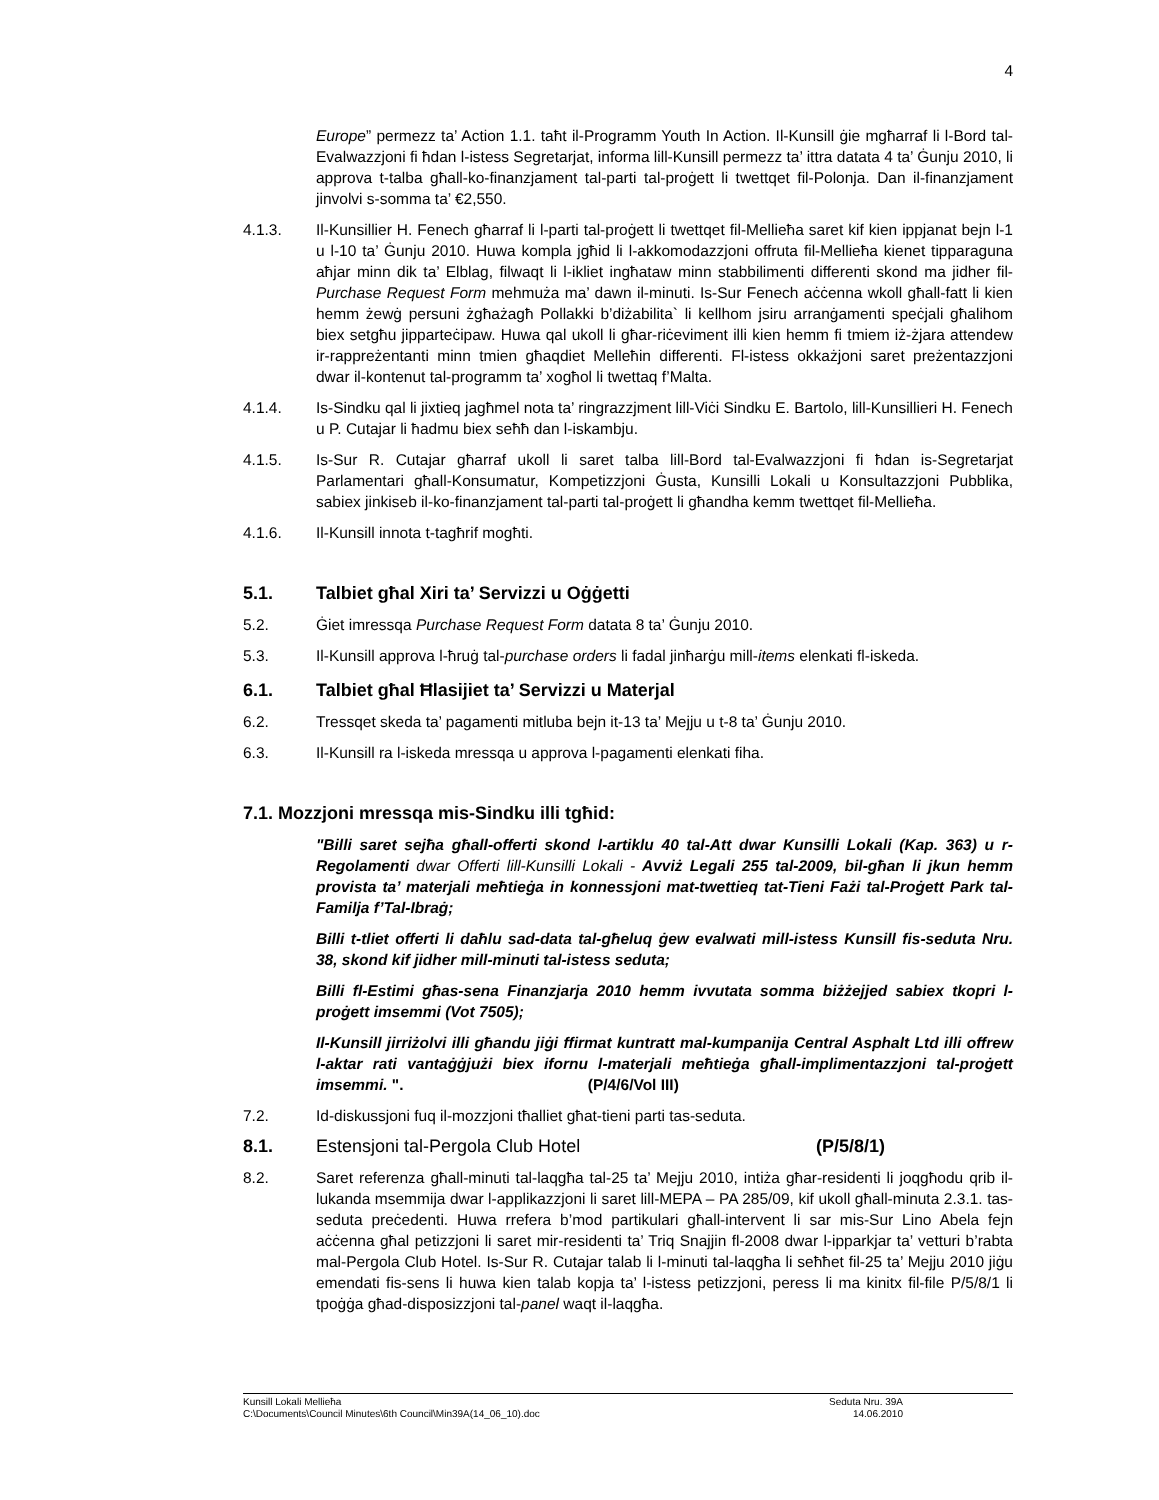4
Europe” permezz ta’ Action 1.1. taħt il-Programm Youth In Action. Il-Kunsill ġie mgħarraf li l-Bord tal-Evalwazzjoni fi ħdan l-istess Segretarjat, informa lill-Kunsill permezz ta’ ittra datata 4 ta’ Ġunju 2010, li approva t-talba għall-ko-finanzjament tal-parti tal-proġett li twettqet fil-Polonja. Dan il-finanzjament jinvolvi s-somma ta’ €2,550.
4.1.3. Il-Kunsillier H. Fenech għarraf li l-parti tal-proġett li twettqet fil-Mellieħa saret kif kien ippjanat bejn l-1 u l-10 ta’ Ġunju 2010. Huwa kompla jgħid li l-akkomodazzjoni offruta fil-Mellieħa kienet tipparaguna aħjar minn dik ta’ Elblag, filwaqt li l-ikliet ingħataw minn stabbilimenti differenti skond ma jidher fil-Purchase Request Form mehmuża ma’ dawn il-minuti. Is-Sur Fenech aċċenna wkoll għall-fatt li kien hemm żewġ persuni żgħażagħ Pollakki b’diżabilita` li kellhom jsiru arranġamenti speċjali għalihom biex setgħu jipparteċipaw. Huwa qal ukoll li għar-riċeviment illi kien hemm fi tmiem iż-żjara attendew ir-rappreżentanti minn tmien għaqdiet Melleħin differenti. Fl-istess okkażjoni saret preżentazzjoni dwar il-kontenut tal-programm ta’ xogħol li twettaq f’Malta.
4.1.4. Is-Sindku qal li jixtieq jagħmel nota ta’ ringrazzjment lill-Viċi Sindku E. Bartolo, lill-Kunsillieri H. Fenech u P. Cutajar li ħadmu biex seħħ dan l-iskambju.
4.1.5. Is-Sur R. Cutajar għarraf ukoll li saret talba lill-Bord tal-Evalwazzjoni fi ħdan is-Segretarjat Parlamentari għall-Konsumatur, Kompetizzjoni Ġusta, Kunsilli Lokali u Konsultazzjoni Pubblika, sabiex jinkiseb il-ko-finanzjament tal-parti tal-proġett li għandha kemm twettqet fil-Mellieħa.
4.1.6. Il-Kunsill innota t-tagħrif mogħti.
5.1. Talbiet għal Xiri ta’ Servizzi u Oġġetti
5.2. Ġiet imressqa Purchase Request Form datata 8 ta’ Ġunju 2010.
5.3. Il-Kunsill approva l-ħruġ tal-purchase orders li fadal jinħarġu mill-items elenkati fl-iskeda.
6.1. Talbiet għal Ħlasijiet ta’ Servizzi u Materjal
6.2. Tressqet skeda ta’ pagamenti mitluba bejn it-13 ta’ Mejju u t-8 ta’ Ġunju 2010.
6.3. Il-Kunsill ra l-iskeda mressqa u approva l-pagamenti elenkati fiha.
7.1. Mozzjoni mressqa mis-Sindku illi tgħid:
"Billi saret sejħa għall-offerti skond l-artiklu 40 tal-Att dwar Kunsilli Lokali (Kap. 363) u r-Regolamenti dwar Offerti lill-Kunsilli Lokali - Avviż Legali 255 tal-2009, bil-għan li jkun hemm provista ta’ materjali meħtieġa in konnessjoni mat-twettieq tat-Tieni Fażi tal-Proġett Park tal-Familja f’Tal-Ibraġ;
Billi t-tliet offerti li daħlu sad-data tal-għeluq ġew evalwati mill-istess Kunsill fis-seduta Nru. 38, skond kif jidher mill-minuti tal-istess seduta;
Billi fl-Estimi għas-sena Finanzjarja 2010 hemm ivvutata somma biżżejjed sabiex tkopri l-proġett imsemmi (Vot 7505);
Il-Kunsill jirriżolvi illi għandu jiġi ffirmat kuntratt mal-kumpanija Central Asphalt Ltd illi offrew l-aktar rati vantaġġjużi biex ifornu l-materjali meħtieġa għall-implimentazzjoni tal-proġett imsemmi. ". (P/4/6/Vol III)
7.2. Id-diskussjoni fuq il-mozzjoni tħalliet għat-tieni parti tas-seduta.
8.1. Estensjoni tal-Pergola Club Hotel (P/5/8/1)
8.2. Saret referenza għall-minuti tal-laqgħa tal-25 ta’ Mejju 2010, intiża għar-residenti li joqgħodu qrib il-lukanda msemmija dwar l-applikazzjoni li saret lill-MEPA – PA 285/09, kif ukoll għall-minuta 2.3.1. tas-seduta preċedenti. Huwa rrefera b’mod partikulari għall-intervent li sar mis-Sur Lino Abela fejn aċċenna għal petizzjoni li saret mir-residenti ta’ Triq Snajjin fl-2008 dwar l-ipparkjar ta’ vetturi b’rabta mal-Pergola Club Hotel. Is-Sur R. Cutajar talab li l-minuti tal-laqgħa li seħħet fil-25 ta’ Mejju 2010 jiġu emendati fis-sens li huwa kien talab kopja ta’ l-istess petizzjoni, peress li ma kinitx fil-file P/5/8/1 li tpoġġa għad-disposizzjoni tal-panel waqt il-laqgħa.
Kunsill Lokali Mellieħa Seduta Nru. 39A
C:\Documents\Council Minutes\6th Council\Min39A(14_06_10).doc 14.06.2010